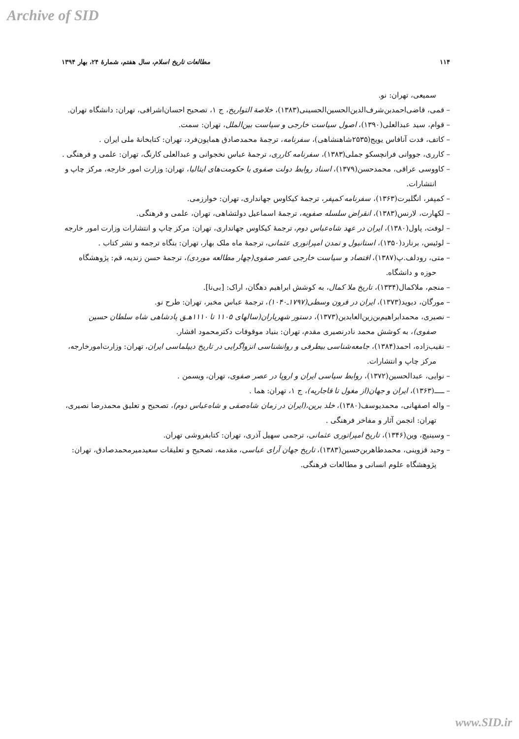Archive of SID
۱۱۴ مطالعات تاریخ اسلام، سال هفتم، شمارهٔ ۲۴، بهار ۱۳۹۴
سمیعی، تهران: نو.
– قمی، قاضی‌احمدبن‌شرف‌الدین‌الحسین‌الحسینی(۱۳۸۳)، خلاصة التواریخ، ج ۱، تصحیح احسان‌اشرافی، تهران: دانشگاه تهران.
– قوام، سید عبدالعلی(۱۳۹۰)، اصول سیاست خارجی و سیاست بین‌الملل، تهران: سمت.
– کاتف، فدت آنافاس یویج(۲۵۳۵شاهنشاهی)، سفرنامه، ترجمهٔ محمدصادق همایون‌فرد، تهران: کتابخانهٔ ملی ایران .
– کارری، جووانی فرانچسکو جملی(۱۳۸۳)، سفرنامه کارری، ترجمهٔ عباس نخجوانی و عبدالعلی کارنگ، تهران: علمی و فرهنگی .
– کاووسی عراقی، محمدحسن(۱۳۷۹)، اسناد روابط دولت صفوی با حکومت‌های ایتالیا، تهران: وزارت امور خارجه، مرکز چاپ و انتشارات.
– کمپفر، انگلبرت(۱۳۶۳)، سفرنامه کمپفر، ترجمهٔ کیکاوس جهانداری، تهران: خوارزمی.
– لکهارت، لارنس(۱۳۸۳)، انقراض سلسله صفویه، ترجمهٔ اسماعیل دولتشاهی، تهران، علمی و فرهنگی.
– لوفت، پاول(۱۳۸۰)، ایران در عهد شاه‌عباس دوم، ترجمهٔ کیکاوس جهانداری، تهران: مرکز چاپ و انتشارات وزارت امور خارجه
– لوئیس، برنارد(۱۳۵۰)، استانبول و تمدن امپراتوری عثمانی، ترجمهٔ ماه ملک بهار، تهران: بنگاه ترجمه و نشر کتاب .
– متی، رودلف.پ(۱۳۸۷)، اقتصاد و سیاست خارجی عصر صفوی(چهار مطالعه موردی)، ترجمهٔ حسن زندیه، قم: پژوهشگاه حوزه و دانشگاه.
– منجم، ملاکمال(۱۳۳۴)، تاریخ ملا کمال، به کوشش ابراهیم دهگان، اراک: [بی‌نا].
– مورگان، دیوید(۱۳۷۳)، ایران در قرون وسطی(۱۷۹۷ـ۱۰۴۰)، ترجمهٔ عباس مخبر، تهران: طرح نو.
– نصیری، محمدابراهیم‌بن‌زین‌العابدین(۱۳۷۳)، دستور شهریاران(سالهای ۱۱۰۵ تا ۱۱۱۰هـق پادشاهی شاه سلطان حسین صفوی)، به کوشش محمد نادرنصیری مقدم، تهران: بنیاد موقوفات دکترمحمود افشار.
– نقیب‌زاده، احمد(۱۳۸۴)، جامعه‌شناسی بیطرفی و روانشناسی انزواگرایی در تاریخ دیپلماسی ایران، تهران: وزارت‌امورخارجه، مرکز چاپ و انتشارات.
– نوایی، عبدالحسین(۱۳۷۲)، روابط سیاسی ایران و اروپا در عصر صفوی، تهران، ویسمن .
– ـــــ(۱۳۶۳)، ایران و جهان(از مغول تا قاجاریه)، ج ۱، تهران: هما .
– واله اصفهانی، محمدیوسف(۱۳۸۰)، خلد برین،(ایران در زمان شاه‌صفی و شاه‌عباس دوم)، تصحیح و تعلیق محمدرضا نصیری، تهران: انجمن آثار و مفاخر فرهنگی .
– وسینیچ، وین(۱۳۴۶)، تاریخ امپراتوری عثمانی، ترجمی سهیل آذری، تهران: کتابفروشی تهران.
– وحید قزوینی، محمدطاهربن‌حسین(۱۳۸۳)، تاریخ جهان آرای عباسی، مقدمه، تصحیح و تعلیقات سعیدمیرمحمدصادق، تهران: پژوهشگاه علوم انسانی و مطالعات فرهنگی.
www.SID.ir